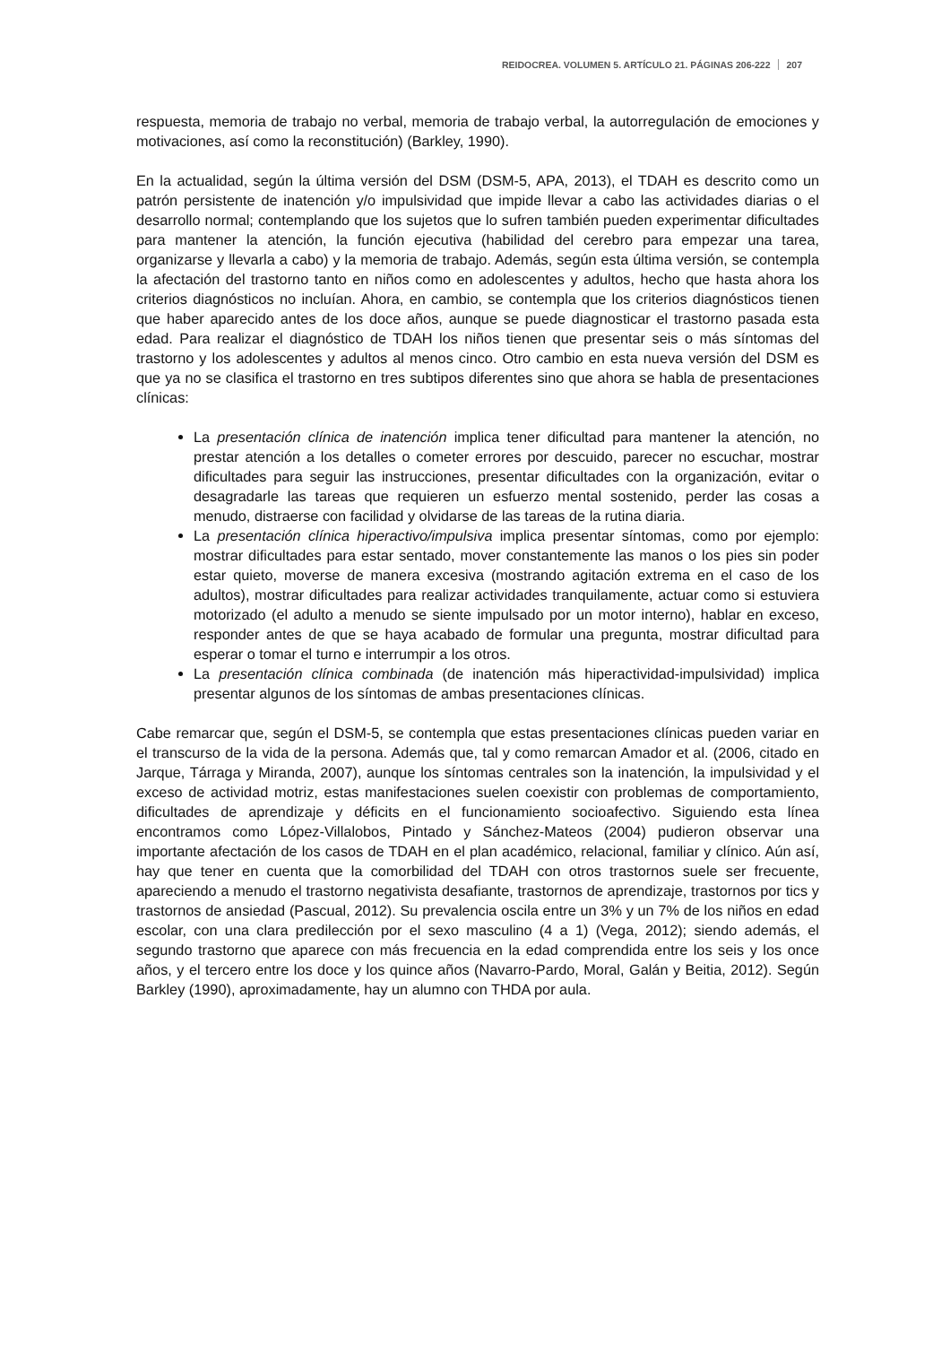REIDOCREA. VOLUMEN 5. ARTÍCULO 21. PÁGINAS 206-222 207
respuesta, memoria de trabajo no verbal, memoria de trabajo verbal, la autorregulación de emociones y motivaciones, así como la reconstitución) (Barkley, 1990).
En la actualidad, según la última versión del DSM (DSM-5, APA, 2013), el TDAH es descrito como un patrón persistente de inatención y/o impulsividad que impide llevar a cabo las actividades diarias o el desarrollo normal; contemplando que los sujetos que lo sufren también pueden experimentar dificultades para mantener la atención, la función ejecutiva (habilidad del cerebro para empezar una tarea, organizarse y llevarla a cabo) y la memoria de trabajo. Además, según esta última versión, se contempla la afectación del trastorno tanto en niños como en adolescentes y adultos, hecho que hasta ahora los criterios diagnósticos no incluían. Ahora, en cambio, se contempla que los criterios diagnósticos tienen que haber aparecido antes de los doce años, aunque se puede diagnosticar el trastorno pasada esta edad. Para realizar el diagnóstico de TDAH los niños tienen que presentar seis o más síntomas del trastorno y los adolescentes y adultos al menos cinco. Otro cambio en esta nueva versión del DSM es que ya no se clasifica el trastorno en tres subtipos diferentes sino que ahora se habla de presentaciones clínicas:
La presentación clínica de inatención implica tener dificultad para mantener la atención, no prestar atención a los detalles o cometer errores por descuido, parecer no escuchar, mostrar dificultades para seguir las instrucciones, presentar dificultades con la organización, evitar o desagradarle las tareas que requieren un esfuerzo mental sostenido, perder las cosas a menudo, distraerse con facilidad y olvidarse de las tareas de la rutina diaria.
La presentación clínica hiperactivo/impulsiva implica presentar síntomas, como por ejemplo: mostrar dificultades para estar sentado, mover constantemente las manos o los pies sin poder estar quieto, moverse de manera excesiva (mostrando agitación extrema en el caso de los adultos), mostrar dificultades para realizar actividades tranquilamente, actuar como si estuviera motorizado (el adulto a menudo se siente impulsado por un motor interno), hablar en exceso, responder antes de que se haya acabado de formular una pregunta, mostrar dificultad para esperar o tomar el turno e interrumpir a los otros.
La presentación clínica combinada (de inatención más hiperactividad-impulsividad) implica presentar algunos de los síntomas de ambas presentaciones clínicas.
Cabe remarcar que, según el DSM-5, se contempla que estas presentaciones clínicas pueden variar en el transcurso de la vida de la persona. Además que, tal y como remarcan Amador et al. (2006, citado en Jarque, Tárraga y Miranda, 2007), aunque los síntomas centrales son la inatención, la impulsividad y el exceso de actividad motriz, estas manifestaciones suelen coexistir con problemas de comportamiento, dificultades de aprendizaje y déficits en el funcionamiento socioafectivo. Siguiendo esta línea encontramos como López-Villalobos, Pintado y Sánchez-Mateos (2004) pudieron observar una importante afectación de los casos de TDAH en el plan académico, relacional, familiar y clínico. Aún así, hay que tener en cuenta que la comorbilidad del TDAH con otros trastornos suele ser frecuente, apareciendo a menudo el trastorno negativista desafiante, trastornos de aprendizaje, trastornos por tics y trastornos de ansiedad (Pascual, 2012). Su prevalencia oscila entre un 3% y un 7% de los niños en edad escolar, con una clara predilección por el sexo masculino (4 a 1) (Vega, 2012); siendo además, el segundo trastorno que aparece con más frecuencia en la edad comprendida entre los seis y los once años, y el tercero entre los doce y los quince años (Navarro-Pardo, Moral, Galán y Beitia, 2012). Según Barkley (1990), aproximadamente, hay un alumno con THDA por aula.